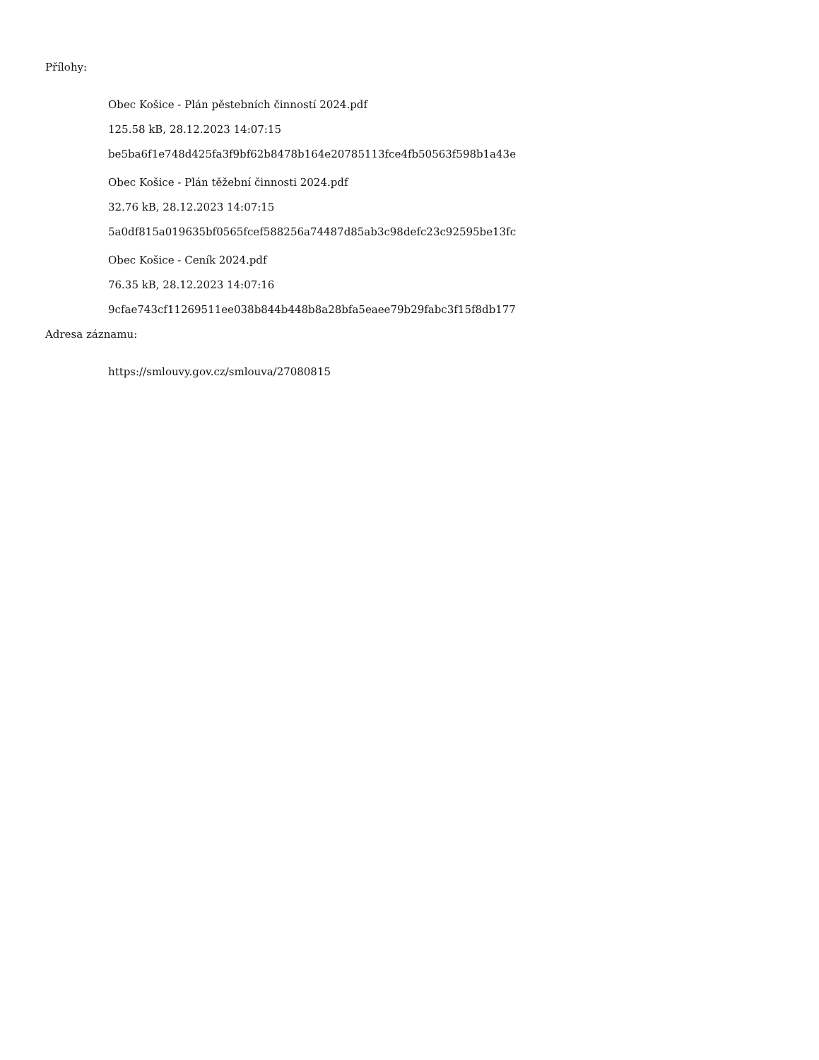Přílohy:
Obec Košice - Plán pěstebních činností 2024.pdf
125.58 kB, 28.12.2023 14:07:15
be5ba6f1e748d425fa3f9bf62b8478b164e20785113fce4fb50563f598b1a43e
Obec Košice - Plán těžební činnosti 2024.pdf
32.76 kB, 28.12.2023 14:07:15
5a0df815a019635bf0565fcef588256a74487d85ab3c98defc23c92595be13fc
Obec Košice - Ceník 2024.pdf
76.35 kB, 28.12.2023 14:07:16
9cfae743cf11269511ee038b844b448b8a28bfa5eaee79b29fabc3f15f8db177
Adresa záznamu:
https://smlouvy.gov.cz/smlouva/27080815